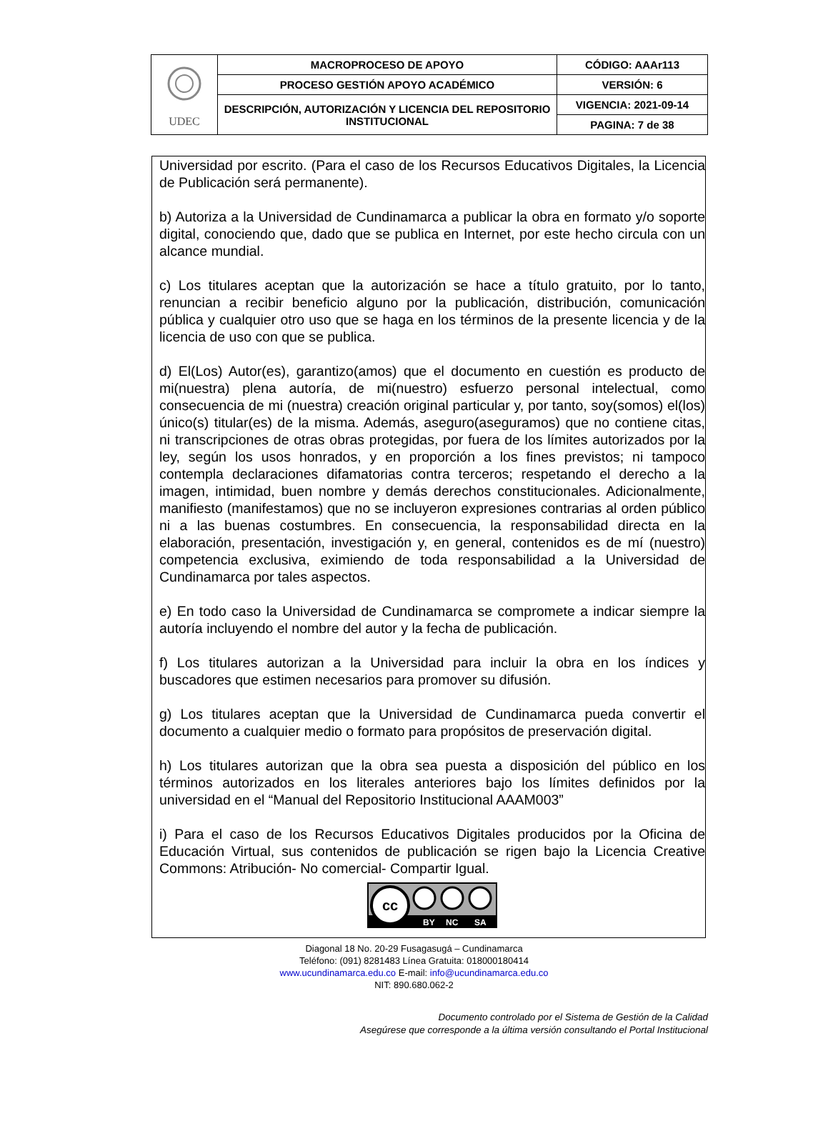| UDEC | MACROPROCESO DE APOYO | CÓDIGO: AAAr113 |
| | PROCESO GESTIÓN APOYO ACADÉMICO | VERSIÓN: 6 |
| | DESCRIPCIÓN, AUTORIZACIÓN Y LICENCIA DEL REPOSITORIO INSTITUCIONAL | VIGENCIA: 2021-09-14 |
| | | PAGINA: 7 de 38 |
Universidad por escrito. (Para el caso de los Recursos Educativos Digitales, la Licencia de Publicación será permanente).
b) Autoriza a la Universidad de Cundinamarca a publicar la obra en formato y/o soporte digital, conociendo que, dado que se publica en Internet, por este hecho circula con un alcance mundial.
c) Los titulares aceptan que la autorización se hace a título gratuito, por lo tanto, renuncian a recibir beneficio alguno por la publicación, distribución, comunicación pública y cualquier otro uso que se haga en los términos de la presente licencia y de la licencia de uso con que se publica.
d) El(Los) Autor(es), garantizo(amos) que el documento en cuestión es producto de mi(nuestra) plena autoría, de mi(nuestro) esfuerzo personal intelectual, como consecuencia de mi (nuestra) creación original particular y, por tanto, soy(somos) el(los) único(s) titular(es) de la misma. Además, aseguro(aseguramos) que no contiene citas, ni transcripciones de otras obras protegidas, por fuera de los límites autorizados por la ley, según los usos honrados, y en proporción a los fines previstos; ni tampoco contempla declaraciones difamatorias contra terceros; respetando el derecho a la imagen, intimidad, buen nombre y demás derechos constitucionales. Adicionalmente, manifiesto (manifestamos) que no se incluyeron expresiones contrarias al orden público ni a las buenas costumbres. En consecuencia, la responsabilidad directa en la elaboración, presentación, investigación y, en general, contenidos es de mí (nuestro) competencia exclusiva, eximiendo de toda responsabilidad a la Universidad de Cundinamarca por tales aspectos.
e) En todo caso la Universidad de Cundinamarca se compromete a indicar siempre la autoría incluyendo el nombre del autor y la fecha de publicación.
f) Los titulares autorizan a la Universidad para incluir la obra en los índices y buscadores que estimen necesarios para promover su difusión.
g) Los titulares aceptan que la Universidad de Cundinamarca pueda convertir el documento a cualquier medio o formato para propósitos de preservación digital.
h) Los titulares autorizan que la obra sea puesta a disposición del público en los términos autorizados en los literales anteriores bajo los límites definidos por la universidad en el “Manual del Repositorio Institucional AAAM003”
i) Para el caso de los Recursos Educativos Digitales producidos por la Oficina de Educación Virtual, sus contenidos de publicación se rigen bajo la Licencia Creative Commons: Atribución- No comercial- Compartir Igual.
cc
BY
NC
SA
Diagonal 18 No. 20-29 Fusagasugá – Cundinamarca
Teléfono: (091) 8281483 Línea Gratuita: 018000180414
www.ucundinamarca.edu.co E-mail: info@ucundinamarca.edu.co
NIT: 890.680.062-2
Documento controlado por el Sistema de Gestión de la Calidad
Asegúrese que corresponde a la última versión consultando el Portal Institucional